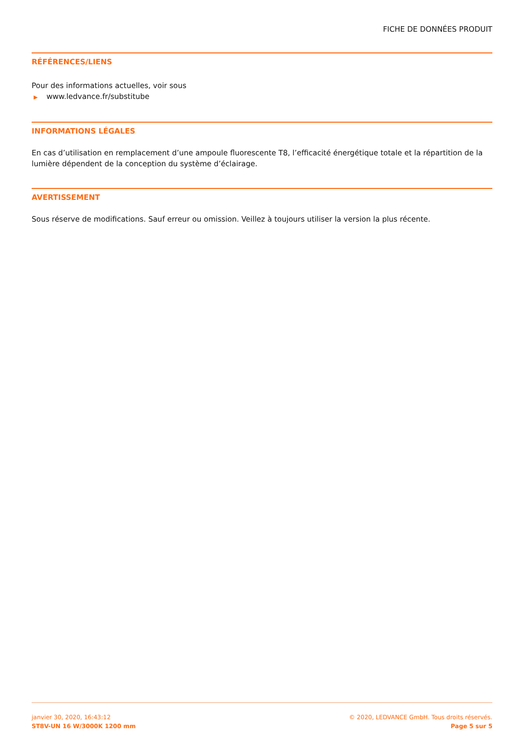FICHE DE DONNÉES PRODUIT
RÉFÉRENCES/LIENS
Pour des informations actuelles, voir sous
▶ www.ledvance.fr/substitube
INFORMATIONS LÉGALES
En cas d’utilisation en remplacement d’une ampoule fluorescente T8, l’efficacité énergétique totale et la répartition de la lumière dépendent de la conception du système d’éclairage.
AVERTISSEMENT
Sous réserve de modifications. Sauf erreur ou omission. Veillez à toujours utiliser la version la plus récente.
janvier 30, 2020, 16:43:12
ST8V-UN 16 W/3000K 1200 mm
© 2020, LEDVANCE GmbH. Tous droits réservés.
Page 5 sur 5